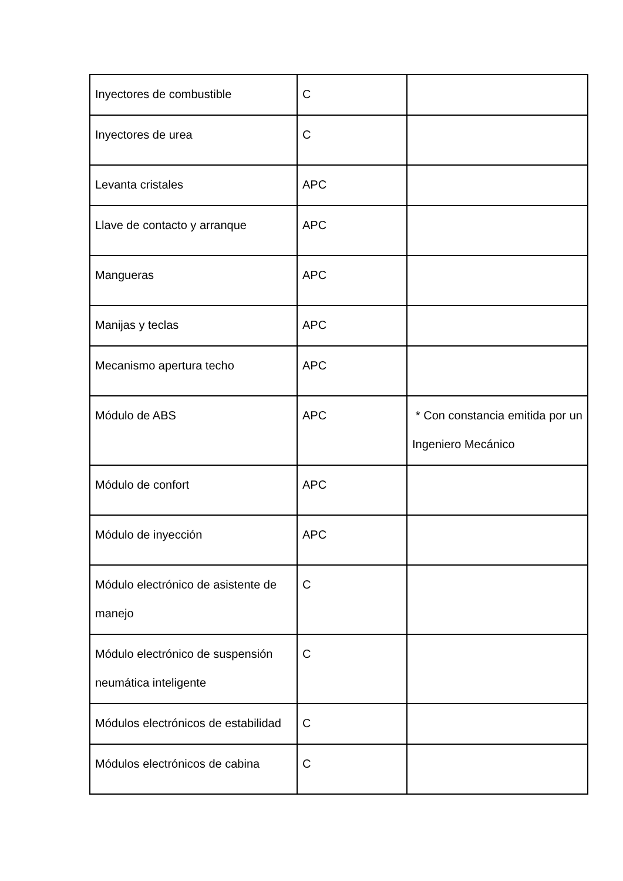| Inyectores de combustible | C | |
| Inyectores de urea | C | |
| Levanta cristales | APC | |
| Llave de contacto y arranque | APC | |
| Mangueras | APC | |
| Manijas y teclas | APC | |
| Mecanismo apertura techo | APC | |
| Módulo de ABS | APC | * Con constancia emitida por un Ingeniero Mecánico |
| Módulo de confort | APC | |
| Módulo de inyección | APC | |
| Módulo electrónico de asistente de manejo | C | |
| Módulo electrónico de suspensión neumática inteligente | C | |
| Módulos electrónicos de estabilidad | C | |
| Módulos electrónicos de cabina | C | |